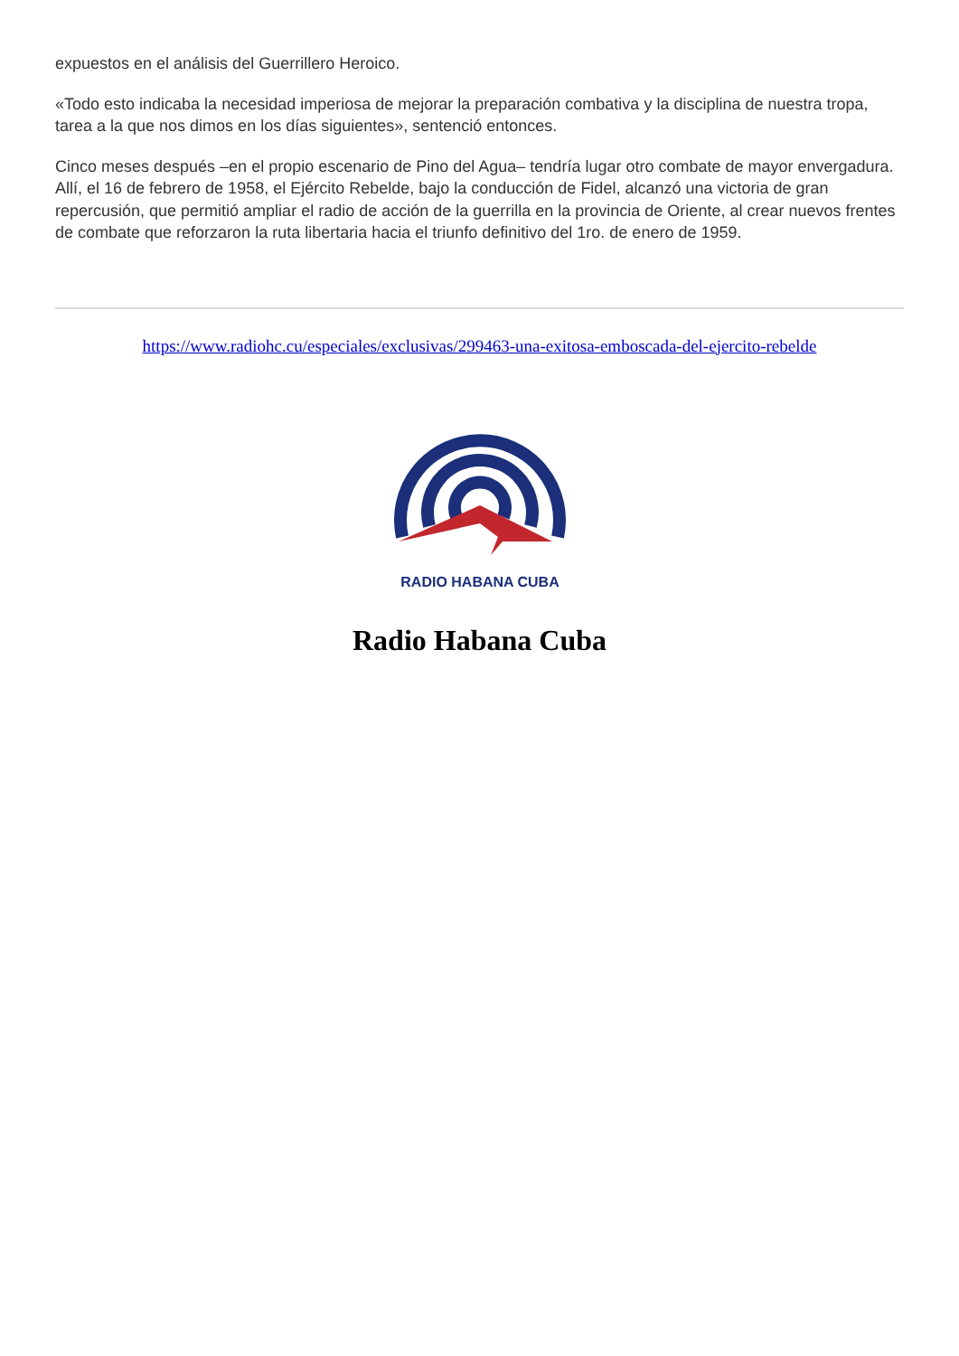expuestos en el análisis del Guerrillero Heroico.
«Todo esto indicaba la necesidad imperiosa de mejorar la preparación combativa y la disciplina de nuestra tropa, tarea a la que nos dimos en los días siguientes», sentenció entonces.
Cinco meses después –en el propio escenario de Pino del Agua– tendría lugar otro combate de mayor envergadura. Allí, el 16 de febrero de 1958, el Ejército Rebelde, bajo la conducción de Fidel, alcanzó una victoria de gran repercusión, que permitió ampliar el radio de acción de la guerrilla en la provincia de Oriente, al crear nuevos frentes de combate que reforzaron la ruta libertaria hacia el triunfo definitivo del 1ro. de enero de 1959.
https://www.radiohc.cu/especiales/exclusivas/299463-una-exitosa-emboscada-del-ejercito-rebelde
RADIO HABANA CUBA
Radio Habana Cuba